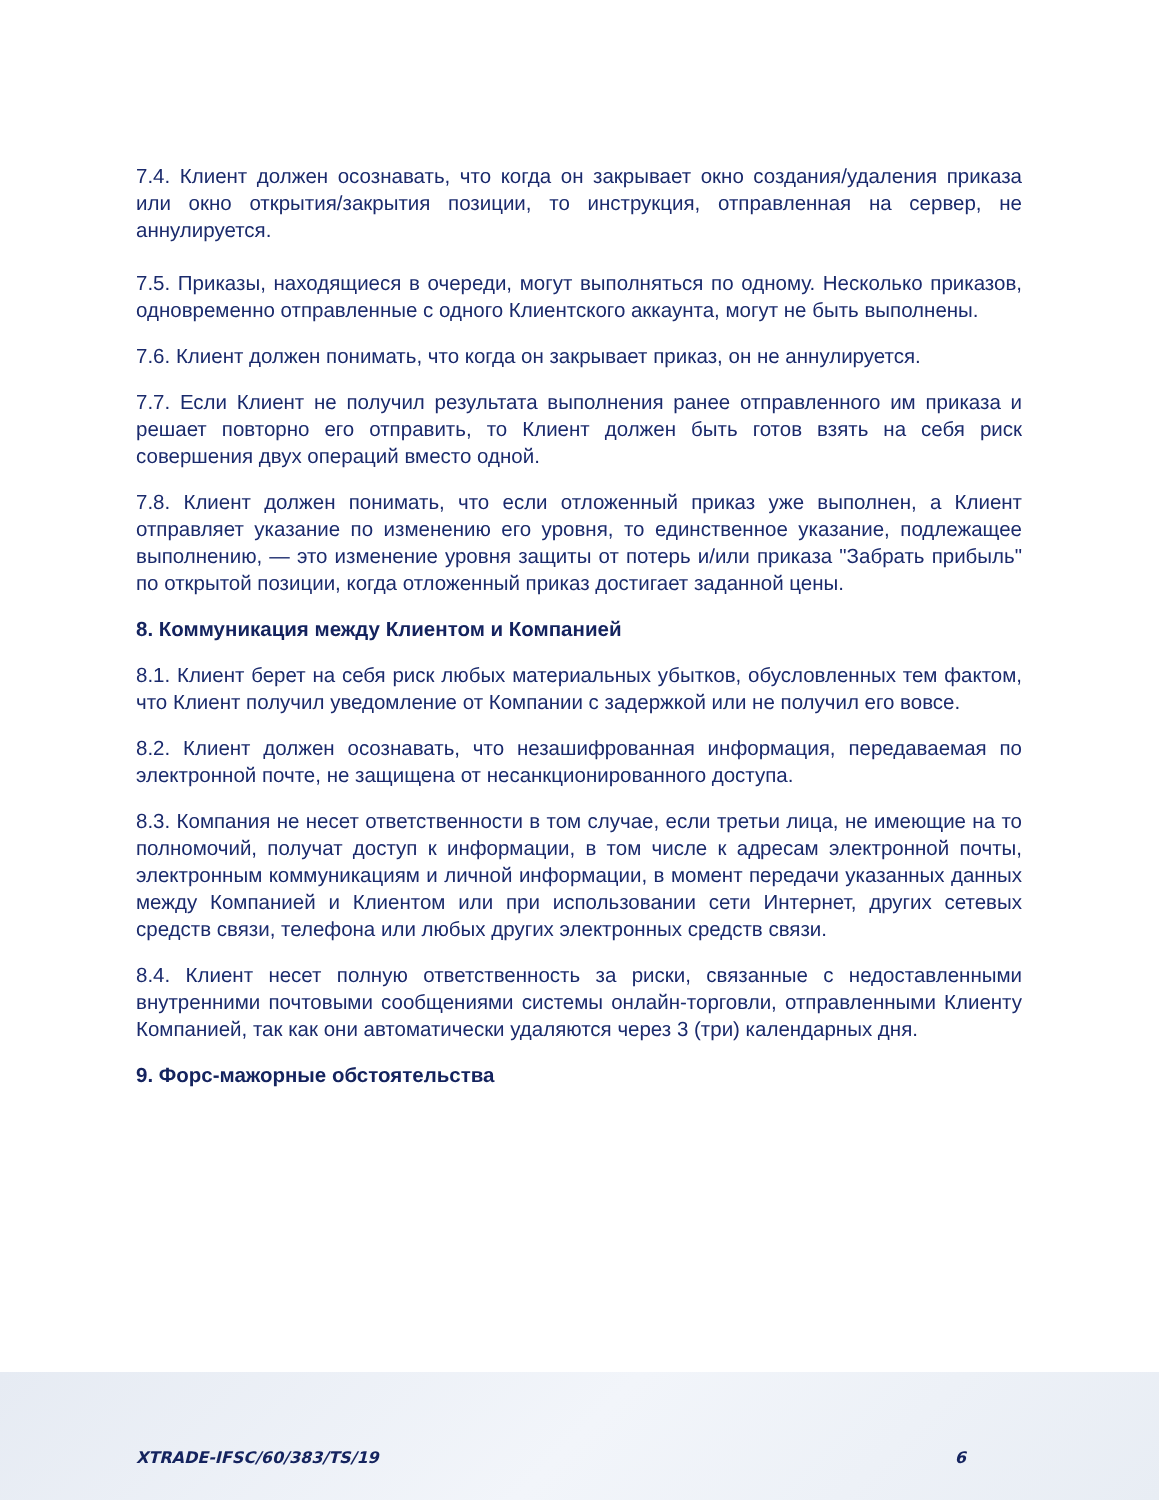7.4. Клиент должен осознавать, что когда он закрывает окно создания/удаления приказа или окно открытия/закрытия позиции, то инструкция, отправленная на сервер, не аннулируется.
7.5. Приказы, находящиеся в очереди, могут выполняться по одному. Несколько приказов, одновременно отправленные с одного Клиентского аккаунта, могут не быть выполнены.
7.6. Клиент должен понимать, что когда он закрывает приказ, он не аннулируется.
7.7. Если Клиент не получил результата выполнения ранее отправленного им приказа и решает повторно его отправить, то Клиент должен быть готов взять на себя риск совершения двух операций вместо одной.
7.8. Клиент должен понимать, что если отложенный приказ уже выполнен, а Клиент отправляет указание по изменению его уровня, то единственное указание, подлежащее выполнению, — это изменение уровня защиты от потерь и/или приказа "Забрать прибыль" по открытой позиции, когда отложенный приказ достигает заданной цены.
8. Коммуникация между Клиентом и Компанией
8.1. Клиент берет на себя риск любых материальных убытков, обусловленных тем фактом, что Клиент получил уведомление от Компании с задержкой или не получил его вовсе.
8.2. Клиент должен осознавать, что незашифрованная информация, передаваемая по электронной почте, не защищена от несанкционированного доступа.
8.3. Компания не несет ответственности в том случае, если третьи лица, не имеющие на то полномочий, получат доступ к информации, в том числе к адресам электронной почты, электронным коммуникациям и личной информации, в момент передачи указанных данных между Компанией и Клиентом или при использовании сети Интернет, других сетевых средств связи, телефона или любых других электронных средств связи.
8.4. Клиент несет полную ответственность за риски, связанные с недоставленными внутренними почтовыми сообщениями системы онлайн-торговли, отправленными Клиенту Компанией, так как они автоматически удаляются через 3 (три) календарных дня.
9. Форс-мажорные обстоятельства
XTRADE-IFSC/60/383/TS/19 6